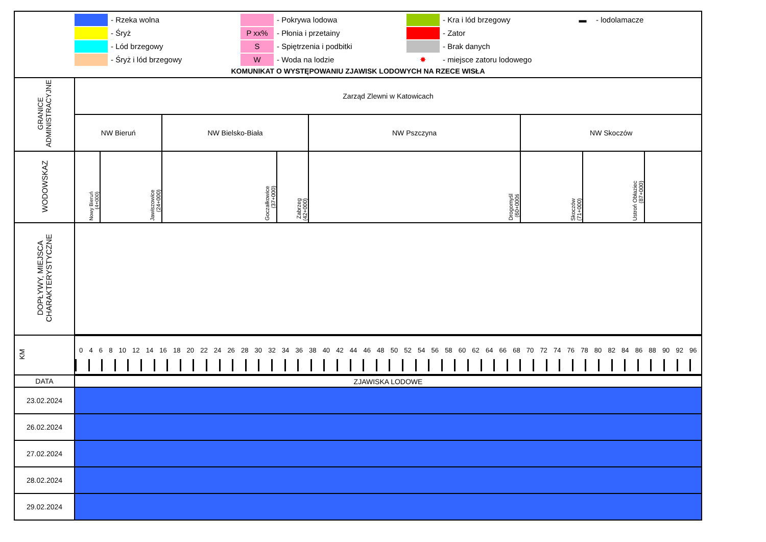| - Rzeka wolna - Pokrywa lodowa - Kra i lód brzegowy ▬ - lodolamacze - Śryż P xx% - Płonia i przetainy - Zator - Lód brzegowy S - Spiętrzenia i podbitki - Brak danych - Śryż i lód brzegowy W - Woda na lodzie ✸ - miejsce zatoru lodowego KOMUNIKAT O WYSTĘPOWANIU ZJAWISK LODOWYCH NA RZECE WISŁA | | | | | | | | |
| GRANICE ADMINISTRACYJNE | Zarząd Zlewni w Katowicach | | | | | | | |
| | NW Bieruń | | NW Bielsko-Biała | | NW Pszczyna | NW Skoczów | | |
| WODOWSKAZ | Nowy Bieruń (4+000) | Jawiszowice (24+000) | Goczałkowice (37+000) | Zabrzeg (42+000) | Drogomyśl (60+000ś | Skoczów (71+000) | Ustroń Obłaziec (87+000) | |
| DOPŁYWY, MIEJSCA CHARAKTERYSTYCZNE | | | | | | | | |
| KM | 0 4 6 8 10 12 14 16 18 20 22 24 26 28 30 32 34 36 38 40 42 44 46 48 50 52 54 56 58 60 62 64 66 68 70 72 74 76 78 80 82 84 86 88 90 92 96 | | | | | | | |
| DATA | ZJAWISKA LODOWE | | | | | | | |
| 23.02.2024 | | | | | | | | |
| 26.02.2024 | | | | | | | | |
| 27.02.2024 | | | | | | | | |
| 28.02.2024 | | | | | | | | |
| 29.02.2024 | | | | | | | | |